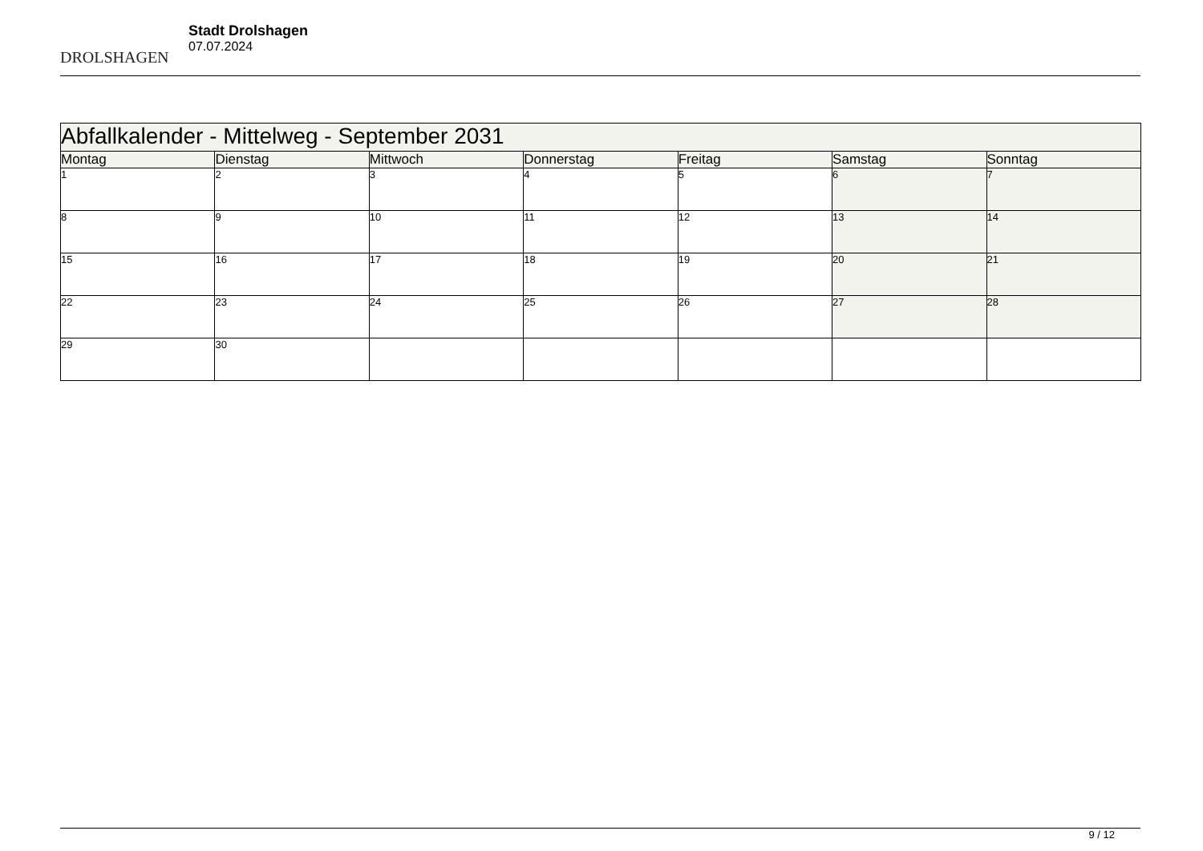DROLSHAGEN
Stadt Drolshagen
07.07.2024
| Abfallkalender - Mittelweg - September 2031 | | | | | | |
| --- | --- | --- | --- | --- | --- | --- |
| Montag | Dienstag | Mittwoch | Donnerstag | Freitag | Samstag | Sonntag |
| 1 | 2 | 3 | 4 | 5 | 6 | 7 |
| 8 | 9 | 10 | 11 | 12 | 13 | 14 |
| 15 | 16 | 17 | 18 | 19 | 20 | 21 |
| 22 | 23 | 24 | 25 | 26 | 27 | 28 |
| 29 | 30 | | | | | |
9 / 12